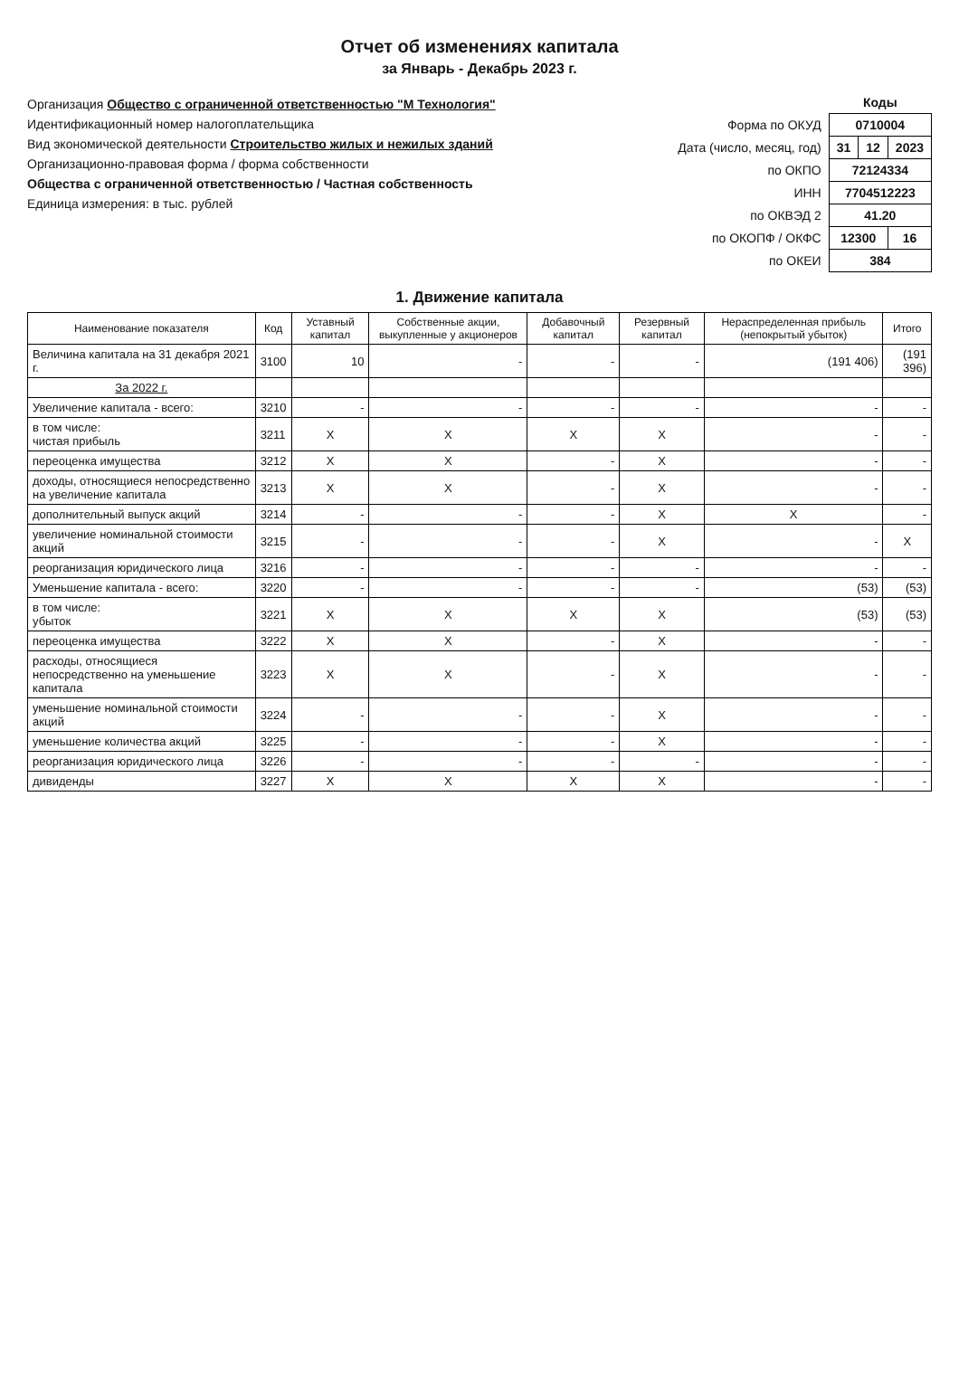Отчет об изменениях капитала
за Январь - Декабрь 2023 г.
Организация Общество с ограниченной ответственностью "М Технология"
Идентификационный номер налогоплательщика
Вид экономической деятельности Строительство жилых и нежилых зданий
Организационно-правовая форма / форма собственности
Общества с ограниченной ответственностью / Частная собственность
Единица измерения: в тыс. рублей
| | Коды | | |
| Форма по ОКУД | 0710004 | | |
| Дата (число, месяц, год) | 31 | 12 | 2023 |
| по ОКПО | 72124334 | | |
| ИНН | 7704512223 | | |
| по ОКВЭД 2 | 41.20 | | |
| по ОКОПФ / ОКФС | 12300 | | 16 |
| по ОКЕИ | 384 | | |
1. Движение капитала
| Наименование показателя | Код | Уставный капитал | Собственные акции, выкупленные у акционеров | Добавочный капитал | Резервный капитал | Нераспределенная прибыль (непокрытый убыток) | Итого |
| --- | --- | --- | --- | --- | --- | --- | --- |
| Величина капитала на 31 декабря 2021 г. | 3100 | 10 | - | - | - | (191 406) | (191 396) |
| За 2022 г. | | | | | | | |
| Увеличение капитала - всего: | 3210 | - | - | - | - | - | - |
| в том числе: чистая прибыль | 3211 | X | X | X | X | - | - |
| переоценка имущества | 3212 | X | X | - | X | - | - |
| доходы, относящиеся непосредственно на увеличение капитала | 3213 | X | X | - | X | - | - |
| дополнительный выпуск акций | 3214 | - | - | - | X | X | - |
| увеличение номинальной стоимости акций | 3215 | - | - | - | X | - | X |
| реорганизация юридического лица | 3216 | - | - | - | - | - | - |
| Уменьшение капитала - всего: | 3220 | - | - | - | - | (53) | (53) |
| в том числе: убыток | 3221 | X | X | X | X | (53) | (53) |
| переоценка имущества | 3222 | X | X | - | X | - | - |
| расходы, относящиеся непосредственно на уменьшение капитала | 3223 | X | X | - | X | - | - |
| уменьшение номинальной стоимости акций | 3224 | - | - | - | X | - | - |
| уменьшение количества акций | 3225 | - | - | - | X | - | - |
| реорганизация юридического лица | 3226 | - | - | - | - | - | - |
| дивиденды | 3227 | X | X | X | X | - | - |